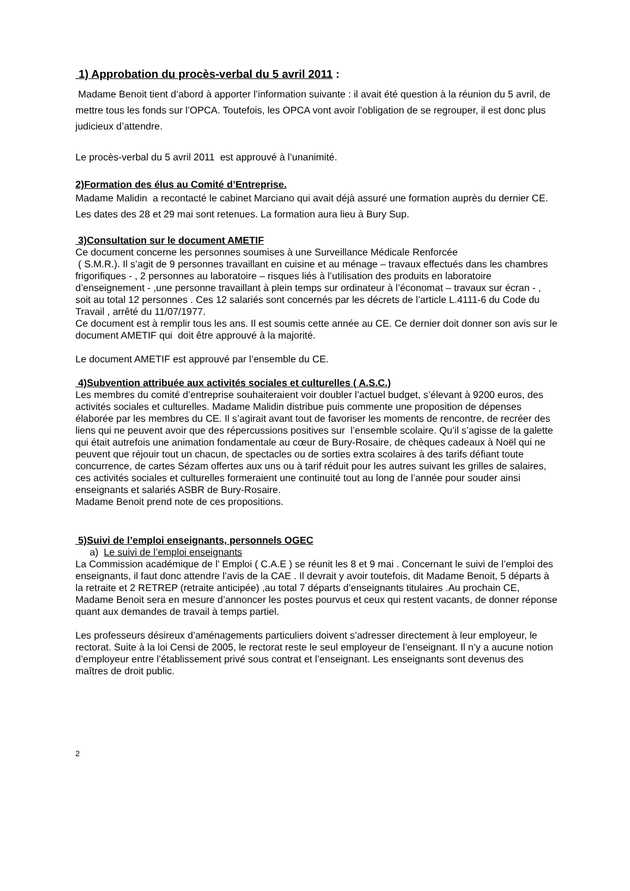1) Approbation du procès-verbal du 5 avril 2011 :
Madame Benoit tient d’abord à apporter l’information suivante : il avait été question à la réunion du 5 avril, de mettre tous les fonds sur l’OPCA. Toutefois, les OPCA vont avoir l’obligation de se regrouper, il est donc plus judicieux d’attendre.
Le procès-verbal du 5 avril 2011 est approuvé à l’unanimité.
2)Formation des élus au Comité d’Entreprise.
Madame Malidin a recontacté le cabinet Marciano qui avait déjà assuré une formation auprès du dernier CE. Les dates des 28 et 29 mai sont retenues. La formation aura lieu à Bury Sup.
3)Consultation sur le document AMETIF
Ce document concerne les personnes soumises à une Surveillance Médicale Renforcée
( S.M.R.). Il s’agit de 9 personnes travaillant en cuisine et au ménage – travaux effectués dans les chambres frigorifiques - , 2 personnes au laboratoire – risques liés à l’utilisation des produits en laboratoire d’enseignement - ,une personne travaillant à plein temps sur ordinateur à l’économat – travaux sur écran - , soit au total 12 personnes . Ces 12 salariés sont concernés par les décrets de l’article L.4111-6 du Code du Travail , arrêté du 11/07/1977.
Ce document est à remplir tous les ans. Il est soumis cette année au CE. Ce dernier doit donner son avis sur le document AMETIF qui doit être approuvé à la majorité.
Le document AMETIF est approuvé par l’ensemble du CE.
4)Subvention attribuée aux activités sociales et culturelles ( A.S.C.)
Les membres du comité d’entreprise souhaiteraient voir doubler l’actuel budget, s’élevant à 9200 euros, des activités sociales et culturelles. Madame Malidin distribue puis commente une proposition de dépenses élaborée par les membres du CE. Il s’agirait avant tout de favoriser les moments de rencontre, de recréer des liens qui ne peuvent avoir que des répercussions positives sur l’ensemble scolaire. Qu’il s’agisse de la galette qui était autrefois une animation fondamentale au cœur de Bury-Rosaire, de chèques cadeaux à Noël qui ne peuvent que réjouir tout un chacun, de spectacles ou de sorties extra scolaires à des tarifs défiant toute concurrence, de cartes Sézam offertes aux uns ou à tarif réduit pour les autres suivant les grilles de salaires, ces activités sociales et culturelles formeraient une continuité tout au long de l’année pour souder ainsi enseignants et salariés ASBR de Bury-Rosaire.
Madame Benoit prend note de ces propositions.
5)Suivi de l’emploi enseignants, personnels OGEC
a) Le suivi de l’emploi enseignants
La Commission académique de l’ Emploi ( C.A.E ) se réunit les 8 et 9 mai . Concernant le suivi de l’emploi des enseignants, il faut donc attendre l’avis de la CAE . Il devrait y avoir toutefois, dit Madame Benoit, 5 départs à la retraite et 2 RETREP (retraite anticipée) ,au total 7 départs d’enseignants titulaires .Au prochain CE, Madame Benoit sera en mesure d’annoncer les postes pourvus et ceux qui restent vacants, de donner réponse quant aux demandes de travail à temps partiel.
Les professeurs désireux d’aménagements particuliers doivent s’adresser directement à leur employeur, le rectorat. Suite à la loi Censi de 2005, le rectorat reste le seul employeur de l’enseignant. Il n’y a aucune notion d’employeur entre l’établissement privé sous contrat et l’enseignant. Les enseignants sont devenus des maîtres de droit public.
2